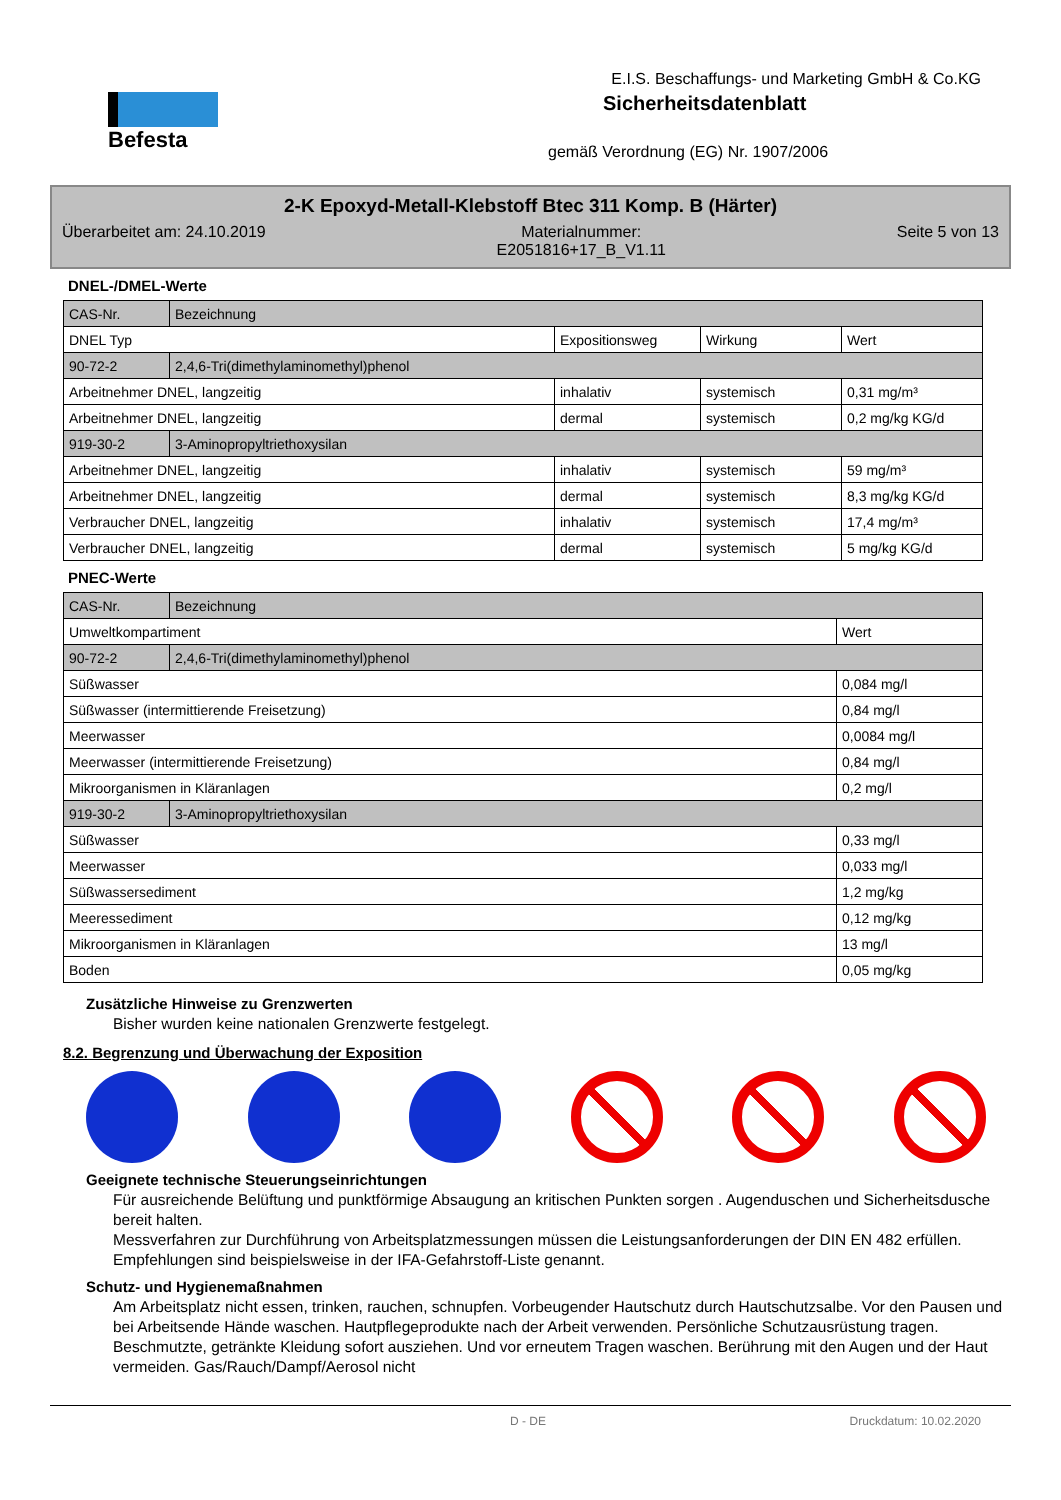Befesta
E.I.S. Beschaffungs- und Marketing GmbH & Co.KG
Sicherheitsdatenblatt
gemäß Verordnung (EG) Nr. 1907/2006
2-K Epoxyd-Metall-Klebstoff Btec 311 Komp. B (Härter)
Überarbeitet am: 24.10.2019 Materialnummer:
E2051816+17_B_V1.11 Seite 5 von 13
DNEL-/DMEL-Werte
| CAS-Nr. | Bezeichnung | | | |
| DNEL Typ | | Expositionsweg | Wirkung | Wert |
| 90-72-2 | 2,4,6-Tri(dimethylaminomethyl)phenol | | | |
| Arbeitnehmer DNEL, langzeitig | | inhalativ | systemisch | 0,31 mg/m³ |
| Arbeitnehmer DNEL, langzeitig | | dermal | systemisch | 0,2 mg/kg KG/d |
| 919-30-2 | 3-Aminopropyltriethoxysilan | | | |
| Arbeitnehmer DNEL, langzeitig | | inhalativ | systemisch | 59 mg/m³ |
| Arbeitnehmer DNEL, langzeitig | | dermal | systemisch | 8,3 mg/kg KG/d |
| Verbraucher DNEL, langzeitig | | inhalativ | systemisch | 17,4 mg/m³ |
| Verbraucher DNEL, langzeitig | | dermal | systemisch | 5 mg/kg KG/d |
PNEC-Werte
| CAS-Nr. | Bezeichnung | |
| Umweltkompartiment | | Wert |
| 90-72-2 | 2,4,6-Tri(dimethylaminomethyl)phenol | |
| Süßwasser | | 0,084 mg/l |
| Süßwasser (intermittierende Freisetzung) | | 0,84 mg/l |
| Meerwasser | | 0,0084 mg/l |
| Meerwasser (intermittierende Freisetzung) | | 0,84 mg/l |
| Mikroorganismen in Kläranlagen | | 0,2 mg/l |
| 919-30-2 | 3-Aminopropyltriethoxysilan | |
| Süßwasser | | 0,33 mg/l |
| Meerwasser | | 0,033 mg/l |
| Süßwassersediment | | 1,2 mg/kg |
| Meeressediment | | 0,12 mg/kg |
| Mikroorganismen in Kläranlagen | | 13 mg/l |
| Boden | | 0,05 mg/kg |
Zusätzliche Hinweise zu Grenzwerten
Bisher wurden keine nationalen Grenzwerte festgelegt.
8.2. Begrenzung und Überwachung der Exposition
Geeignete technische Steuerungseinrichtungen
Für ausreichende Belüftung und punktförmige Absaugung an kritischen Punkten sorgen . Augenduschen und Sicherheitsdusche bereit halten.
Messverfahren zur Durchführung von Arbeitsplatzmessungen müssen die Leistungsanforderungen der DIN EN 482 erfüllen. Empfehlungen sind beispielsweise in der IFA-Gefahrstoff-Liste genannt.
Schutz- und Hygienemaßnahmen
Am Arbeitsplatz nicht essen, trinken, rauchen, schnupfen. Vorbeugender Hautschutz durch Hautschutzsalbe. Vor den Pausen und bei Arbeitsende Hände waschen. Hautpflegeprodukte nach der Arbeit verwenden. Persönliche Schutzausrüstung tragen. Beschmutzte, getränkte Kleidung sofort ausziehen. Und vor erneutem Tragen waschen. Berührung mit den Augen und der Haut vermeiden. Gas/Rauch/Dampf/Aerosol nicht
D - DE Druckdatum: 10.02.2020